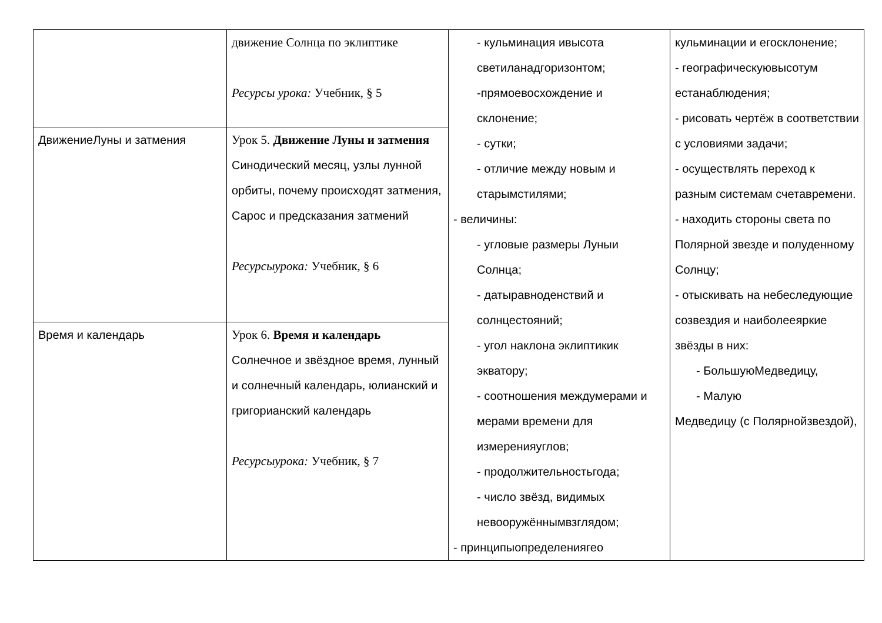| | движение Солнца по эклиптике Ресурсы урока: Учебник, § 5 | - кульминация ивысота светиланадгоризонтом; -прямоевосхождение и склонение; - сутки; - отличие между новым и старымстилями; - величины: - угловые размеры Луныи Солнца; - датыравноденствий и солнцестояний; - угол наклона эклиптикик экватору; - соотношения междумерами и мерами времени для измеренияуглов; - продолжительностьгода; - число звёзд, видимых невооружённымвзглядом; - принципыопределениягео | кульминации и егосклонение; - географическуювысотум естанаблюдения; - рисовать чертёж в соответствии с условиями задачи; - осуществлять переход к разным системам счетавремени. - находить стороны света по Полярной звезде и полуденному Солнцу; - отыскивать на небеследующие созвездия и наиболееяркие звёзды в них: - БольшуюМедведицу, - Малую Медведицу (с Полярнойзвездой), |
| ДвижениеЛуны и затмения | Урок 5. Движение Луны и затмения Синодический месяц, узлы лунной орбиты, почему происходят затмения, Сарос и предсказания затмений Ресурсыурока: Учебник, § 6 | | |
| Время и календарь | Урок 6. Время и календарь Солнечное и звёздное время, лунный и солнечный календарь, юлианский и григорианский календарь Ресурсыурока: Учебник, § 7 | | |